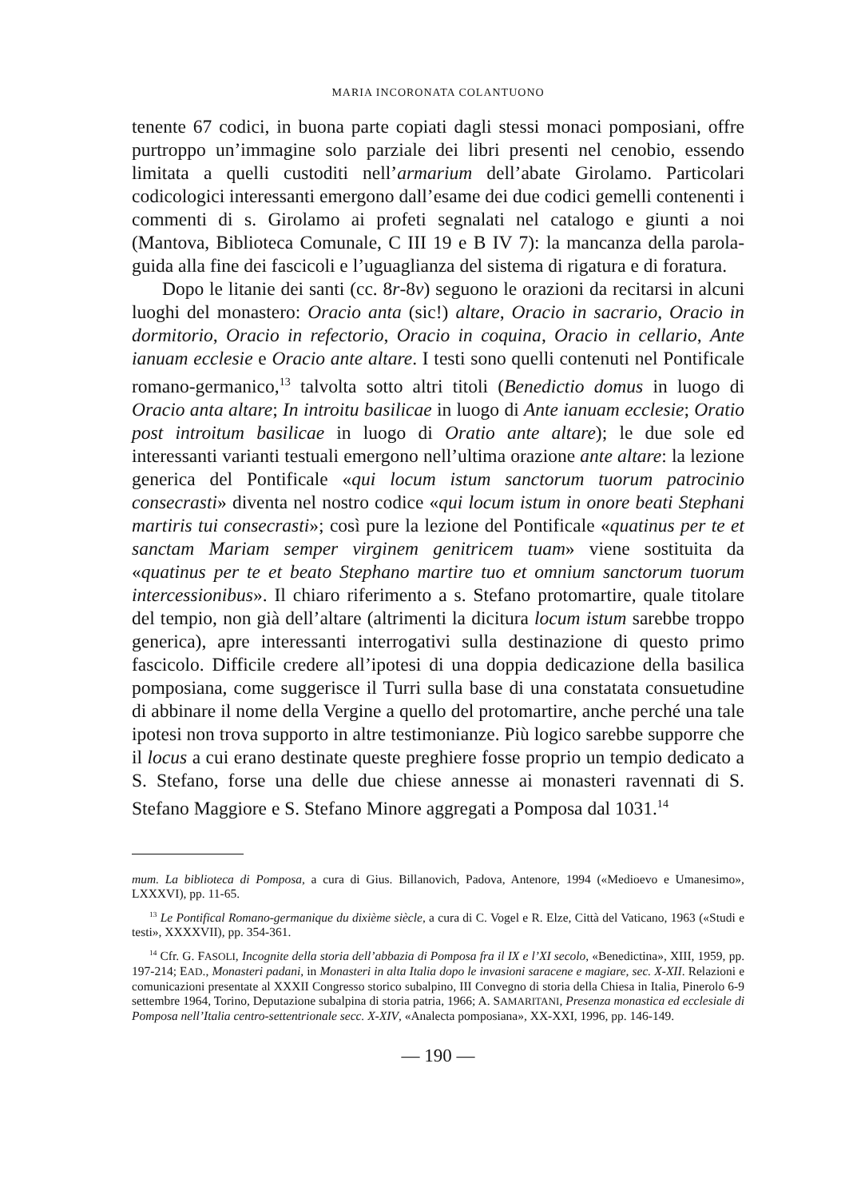MARIA INCORONATA COLANTUONO
tenente 67 codici, in buona parte copiati dagli stessi monaci pomposiani, offre purtroppo un’immagine solo parziale dei libri presenti nel cenobio, essendo limitata a quelli custoditi nell’armarium dell’abate Girolamo. Particolari codicologici interessanti emergono dall’esame dei due codici gemelli contenenti i commenti di s. Girolamo ai profeti segnalati nel catalogo e giunti a noi (Mantova, Biblioteca Comunale, C III 19 e B IV 7): la mancanza della parola-guida alla fine dei fascicoli e l’uguaglianza del sistema di rigatura e di foratura.
Dopo le litanie dei santi (cc. 8r-8v) seguono le orazioni da recitarsi in alcuni luoghi del monastero: Oracio anta (sic!) altare, Oracio in sacrario, Oracio in dormitorio, Oracio in refectorio, Oracio in coquina, Oracio in cellario, Ante ianuam ecclesie e Oracio ante altare. I testi sono quelli contenuti nel Pontificale romano-germanico,<sup>13</sup> talvolta sotto altri titoli (Benedictio domus in luogo di Oracio anta altare; In introitu basilicae in luogo di Ante ianuam ecclesie; Oratio post introitum basilicae in luogo di Oratio ante altare); le due sole ed interessanti varianti testuali emergono nell’ultima orazione ante altare: la lezione generica del Pontificale «qui locum istum sanctorum tuorum patrocinio consecrasti» diventa nel nostro codice «qui locum istum in onore beati Stephani martiris tui consecrasti»; così pure la lezione del Pontificale «quatinus per te et sanctam Mariam semper virginem genitricem tuam» viene sostituita da «quatinus per te et beato Stephano martire tuo et omnium sanctorum tuorum intercessionibus». Il chiaro riferimento a s. Stefano protomartire, quale titolare del tempio, non già dell’altare (altrimenti la dicitura locum istum sarebbe troppo generica), apre interessanti interrogativi sulla destinazione di questo primo fascicolo. Difficile credere all’ipotesi di una doppia dedicazione della basilica pomposiana, come suggerisce il Turri sulla base di una constatata consuetudine di abbinare il nome della Vergine a quello del protomartire, anche perché una tale ipotesi non trova supporto in altre testimonianze. Più logico sarebbe supporre che il locus a cui erano destinate queste preghiere fosse proprio un tempio dedicato a S. Stefano, forse una delle due chiese annesse ai monasteri ravennati di S. Stefano Maggiore e S. Stefano Minore aggregati a Pomposa dal 1031.<sup>14</sup>
mum. La biblioteca di Pomposa, a cura di Gius. Billanovich, Padova, Antenore, 1994 («Medioevo e Umanesimo», LXXXVI), pp. 11-65.
<sup>13</sup> Le Pontifical Romano-germanique du dixième siècle, a cura di C. Vogel e R. Elze, Città del Vaticano, 1963 («Studi e testi», XXXXVII), pp. 354-361.
<sup>14</sup> Cfr. G. FASOLI, Incognite della storia dell’abbazia di Pomposa fra il IX e l’XI secolo, «Benedictina», XIII, 1959, pp. 197-214; EAD., Monasteri padani, in Monasteri in alta Italia dopo le invasioni saracene e magiare, sec. X-XII. Relazioni e comunicazioni presentate al XXXII Congresso storico subalpino, III Convegno di storia della Chiesa in Italia, Pinerolo 6-9 settembre 1964, Torino, Deputazione subalpina di storia patria, 1966; A. SAMARITANI, Presenza monastica ed ecclesiale di Pomposa nell’Italia centro-settentrionale secc. X-XIV, «Analecta pomposiana», XX-XXI, 1996, pp. 146-149.
— 190 —